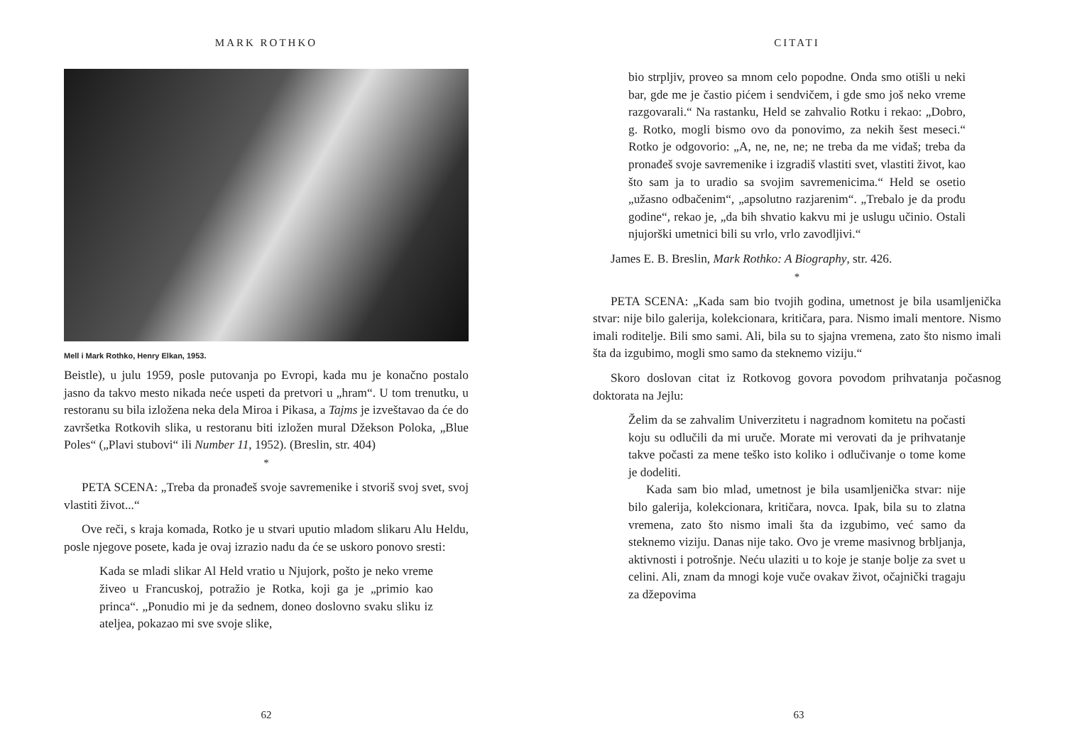MARK ROTHKO
Mell i Mark Rothko, Henry Elkan, 1953.
Beistle), u julu 1959, posle putovanja po Evropi, kada mu je konačno postalo jasno da takvo mesto nikada neće uspeti da pretvori u „hram“. U tom trenutku, u restoranu su bila izložena neka dela Miroa i Pikasa, a Tajms je izveštavao da će do završetka Rotkovih slika, u restoranu biti izložen mural Džekson Poloka, „Blue Poles“ („Plavi stubovi“ ili Number 11, 1952). (Breslin, str. 404)
*
PETA SCENA: „Treba da pronađeš svoje savremenike i stvoriš svoj svet, svoj vlastiti život...“
Ove reči, s kraja komada, Rotko je u stvari uputio mladom slikaru Alu Heldu, posle njegove posete, kada je ovaj izrazio nadu da će se uskoro ponovo sresti:
Kada se mladi slikar Al Held vratio u Njujork, pošto je neko vreme živeo u Francuskoj, potražio je Rotka, koji ga je „primio kao princa“. „Ponudio mi je da sednem, doneo doslovno svaku sliku iz ateljea, pokazao mi sve svoje slike,
62
CITATI
bio strpljiv, proveo sa mnom celo popodne. Onda smo otišli u neki bar, gde me je častio pićem i sendvičem, i gde smo još neko vreme razgovarali.“ Na rastanku, Held se zahvalio Rotku i rekao: „Dobro, g. Rotko, mogli bismo ovo da ponovimo, za nekih šest meseci.“ Rotko je odgovorio: „A, ne, ne, ne; ne treba da me viđaš; treba da pronađeš svoje savremenike i izgradiš vlastiti svet, vlastiti život, kao što sam ja to uradio sa svojim savremenicima.“ Held se osetio „užasno odbačenim“, „apsolutno razjarenim“. „Trebalo je da prođu godine“, rekao je, „da bih shvatio kakvu mi je uslugu učinio. Ostali njujorški umetnici bili su vrlo, vrlo zavodljivi.“
James E. B. Breslin, Mark Rothko: A Biography, str. 426.
*
PETA SCENA: „Kada sam bio tvojih godina, umetnost je bila usamljenička stvar: nije bilo galerija, kolekcionara, kritičara, para. Nismo imali mentore. Nismo imali roditelje. Bili smo sami. Ali, bila su to sjajna vremena, zato što nismo imali šta da izgubimo, mogli smo samo da steknemo viziju.“
Skoro doslovan citat iz Rotkovog govora povodom prihvatanja počasnog doktorata na Jejlu:
Želim da se zahvalim Univerzitetu i nagradnom komitetu na počasti koju su odlučili da mi uruče. Morate mi verovati da je prihvatanje takve počasti za mene teško isto koliko i odlučivanje o tome kome je dodeliti.
Kada sam bio mlad, umetnost je bila usamljenička stvar: nije bilo galerija, kolekcionara, kritičara, novca. Ipak, bila su to zlatna vremena, zato što nismo imali šta da izgubimo, već samo da steknemo viziju. Danas nije tako. Ovo je vreme masivnog brbljanja, aktivnosti i potrošnje. Neću ulaziti u to koje je stanje bolje za svet u celini. Ali, znam da mnogi koje vuče ovakav život, očajnički tragaju za džepovima
63